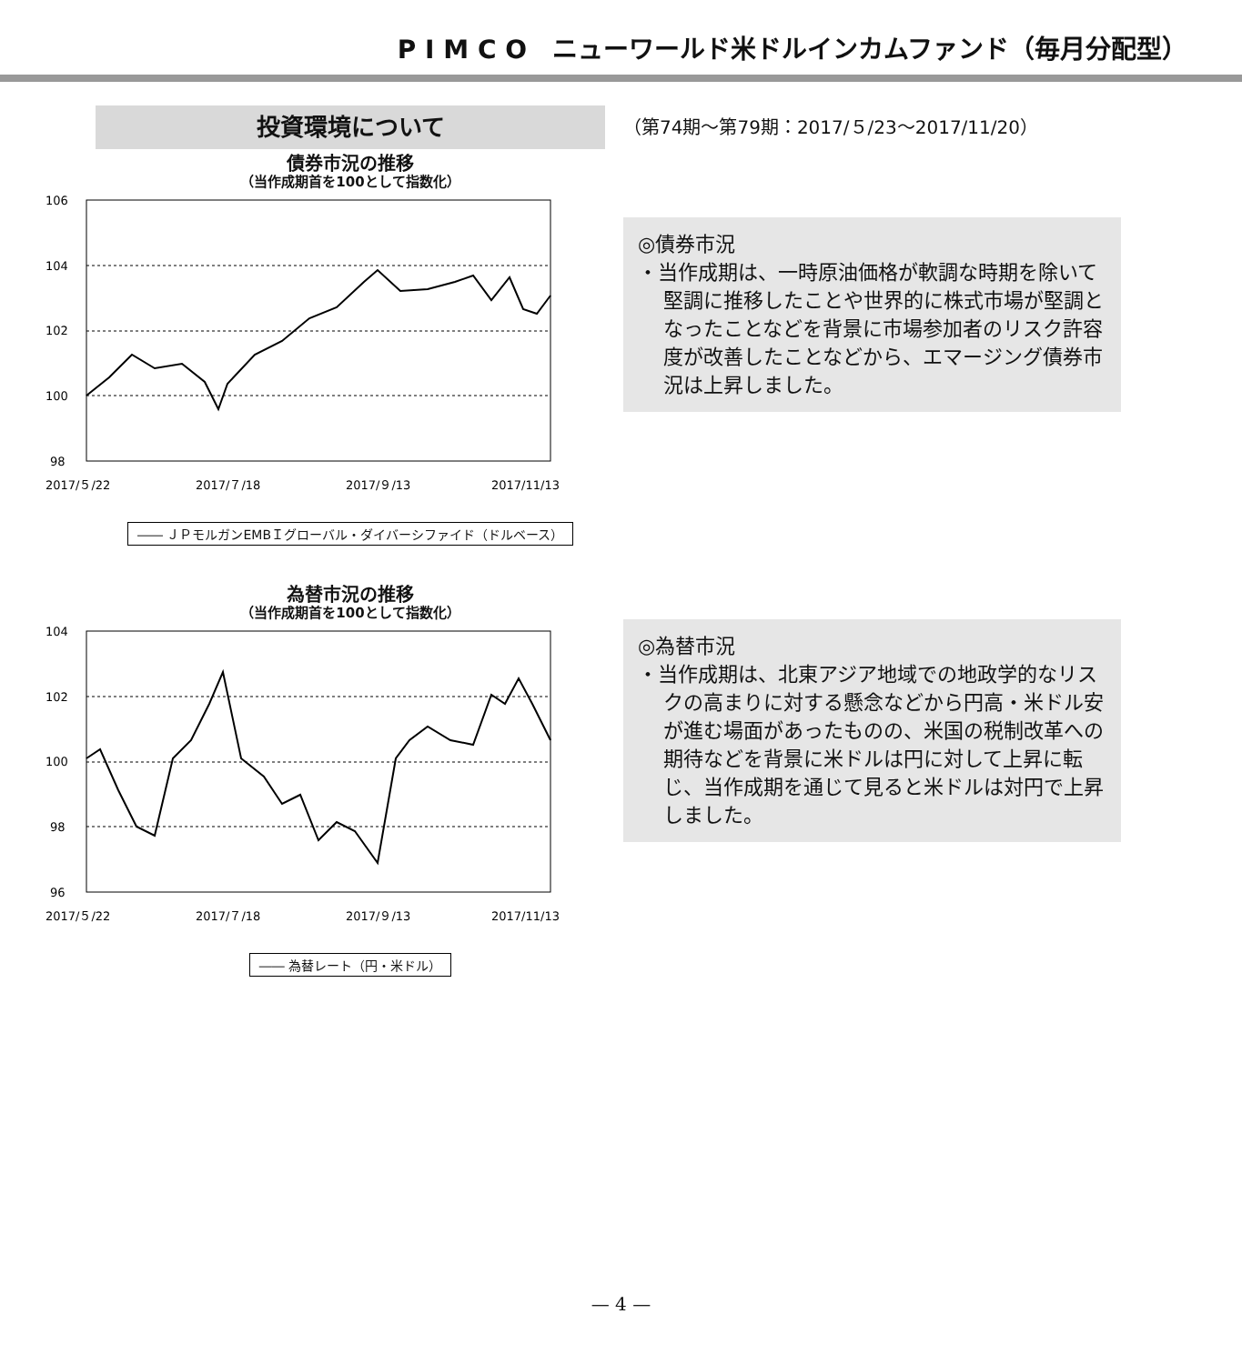P I M C O　ニューワールド米ドルインカムファンド（毎月分配型）
投資環境について
債券市況の推移
（当作成期首を100として指数化）
106
104
102
100
98
2017/５/22
2017/７/18
2017/９/13
2017/11/13
―― ＪＰモルガンEMBＩグローバル・ダイバーシファイド（ドルベース）
為替市況の推移
（当作成期首を100として指数化）
104
102
100
98
96
2017/５/22
2017/７/18
2017/９/13
2017/11/13
―― 為替レート（円・米ドル）
（第74期〜第79期：2017/５/23〜2017/11/20）
◎債券市況
・当作成期は、一時原油価格が軟調な時期を除いて堅調に推移したことや世界的に株式市場が堅調となったことなどを背景に市場参加者のリスク許容度が改善したことなどから、エマージング債券市況は上昇しました。
◎為替市況
・当作成期は、北東アジア地域での地政学的なリスクの高まりに対する懸念などから円高・米ドル安が進む場面があったものの、米国の税制改革への期待などを背景に米ドルは円に対して上昇に転じ、当作成期を通じて見ると米ドルは対円で上昇しました。
— 4 —